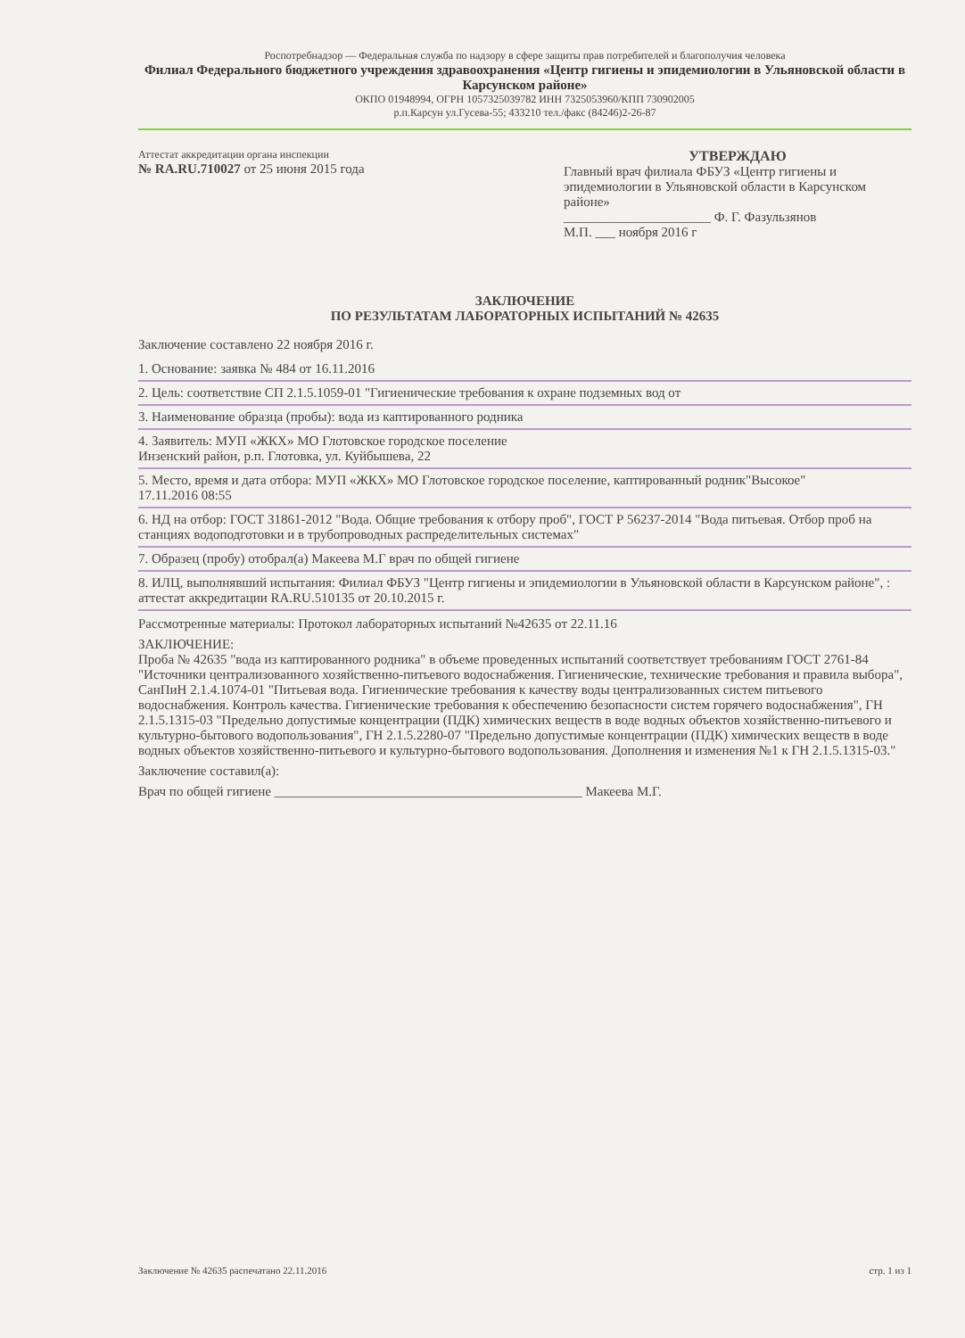Роспотребнадзор — Федеральная служба по надзору в сфере защиты прав потребителей и благополучия человека
Филиал Федерального бюджетного учреждения здравоохранения «Центр гигиены и эпидемиологии в Ульяновской области в Карсунском районе»
ОКПО 01948994, ОГРН 1057325039782 ИНН 7325053960/КПП 730902005
р.п.Карсун ул.Гусева-55; 433210 тел./факс (84246)2-26-87
Аттестат аккредитации органа инспекции
№ RA.RU.710027 от 25 июня 2015 года
УТВЕРЖДАЮ
Главный врач филиала ФБУЗ «Центр гигиены и эпидемиологии в Ульяновской области в Карсунском районе»
______________________ Ф. Г. Фазульзянов
М.П. ___ ноября 2016 г
ЗАКЛЮЧЕНИЕ
ПО РЕЗУЛЬТАТАМ ЛАБОРАТОРНЫХ ИСПЫТАНИЙ № 42635
Заключение составлено 22 ноября 2016 г.
1. Основание: заявка № 484 от 16.11.2016
2. Цель: соответствие СП 2.1.5.1059-01 "Гигиенические требования к охране подземных вод от
3. Наименование образца (пробы): вода из каптированного родника
4. Заявитель: МУП «ЖКХ» МО Глотовское городское поселение
Инзенский район, р.п. Глотовка, ул. Куйбышева, 22
5. Место, время и дата отбора: МУП «ЖКХ» МО Глотовское городское поселение, каптированный родник"Высокое"
17.11.2016 08:55
6. НД на отбор: ГОСТ 31861-2012 "Вода. Общие требования к отбору проб", ГОСТ Р 56237-2014 "Вода питьевая. Отбор проб на станциях водоподготовки и в трубопроводных распределительных системах"
7. Образец (пробу) отобрал(а) Макеева М.Г врач по общей гигиене
8. ИЛЦ, выполнявший испытания: Филиал ФБУЗ "Центр гигиены и эпидемиологии в Ульяновской области в Карсунском районе", : аттестат аккредитации RA.RU.510135 от 20.10.2015 г.
Рассмотренные материалы: Протокол лабораторных испытаний №42635 от 22.11.16
ЗАКЛЮЧЕНИЕ:
Проба № 42635 "вода из каптированного родника" в объеме проведенных испытаний соответствует требованиям ГОСТ 2761-84 "Источники централизованного хозяйственно-питьевого водоснабжения. Гигиенические, технические требования и правила выбора", СанПиН 2.1.4.1074-01 "Питьевая вода. Гигиенические требования к качеству воды централизованных систем питьевого водоснабжения. Контроль качества. Гигиенические требования к обеспечению безопасности систем горячего водоснабжения", ГН 2.1.5.1315-03 "Предельно допустимые концентрации (ПДК) химических веществ в воде водных объектов хозяйственно-питьевого и культурно-бытового водопользования", ГН 2.1.5.2280-07 "Предельно допустимые концентрации (ПДК) химических веществ в воде водных объектов хозяйственно-питьевого и культурно-бытового водопользования. Дополнения и изменения №1 к ГН 2.1.5.1315-03."
Заключение составил(а):
Врач по общей гигиене ______________________________________________ Макеева М.Г.
Заключение № 42635 распечатано 22.11.2016 стр. 1 из 1